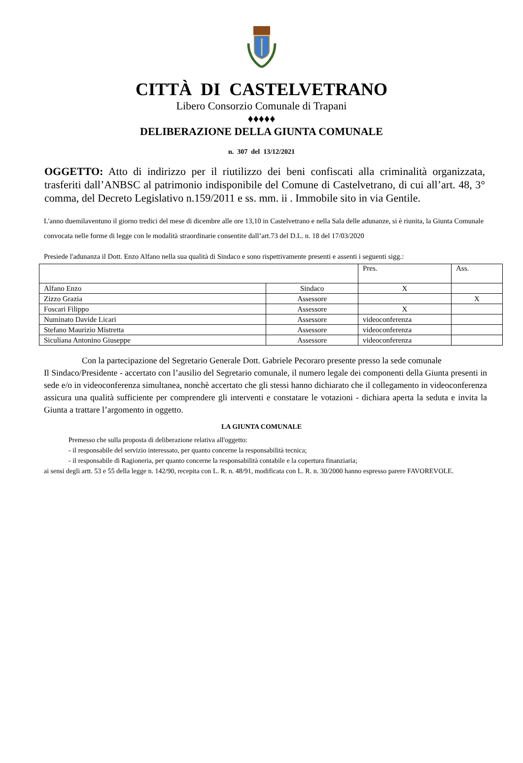CITTÀ DI CASTELVETRANO
Libero Consorzio Comunale di Trapani
♦♦♦♦♦
DELIBERAZIONE DELLA GIUNTA COMUNALE
n. 307 del 13/12/2021
OGGETTO: Atto di indirizzo per il riutilizzo dei beni confiscati alla criminalità organizzata, trasferiti dall’ANBSC al patrimonio indisponibile del Comune di Castelvetrano, di cui all’art. 48, 3° comma, del Decreto Legislativo n.159/2011 e ss. mm. ii . Immobile sito in via Gentile.
L'anno duemilaventuno il giorno tredici del mese di dicembre alle ore 13,10 in Castelvetrano e nella Sala delle adunanze, si è riunita, la Giunta Comunale convocata nelle forme di legge con le modalità straordinarie consentite dall’art.73 del D.L. n. 18 del 17/03/2020
Presiede l'adunanza il Dott. Enzo Alfano nella sua qualità di Sindaco e sono rispettivamente presenti e assenti i seguenti sigg.:
| | | Pres. | Ass. |
| Alfano Enzo | Sindaco | X | |
| Zizzo Grazia | Assessore | | X |
| Foscari Filippo | Assessore | X | |
| Numinato Davide Licari | Assessore | videoconferenza | |
| Stefano Maurizio Mistretta | Assessore | videoconferenza | |
| Siculiana Antonino Giuseppe | Assessore | videoconferenza | |
Con la partecipazione del Segretario Generale Dott. Gabriele Pecoraro presente presso la sede comunale
Il Sindaco/Presidente - accertato con l’ausilio del Segretario comunale, il numero legale dei componenti della Giunta presenti in sede e/o in videoconferenza simultanea, nonchè accertato che gli stessi hanno dichiarato che il collegamento in videoconferenza assicura una qualità sufficiente per comprendere gli interventi e constatare le votazioni - dichiara aperta la seduta e invita la Giunta a trattare l’argomento in oggetto.
LA GIUNTA COMUNALE
Premesso che sulla proposta di deliberazione relativa all'oggetto:
- il responsabile del servizio interessato, per quanto concerne la responsabilità tecnica;
- il responsabile di Ragioneria, per quanto concerne la responsabilità contabile e la copertura finanziaria;
ai sensi degli artt. 53 e 55 della legge n. 142/90, recepita con L. R. n. 48/91, modificata con L. R. n. 30/2000 hanno espresso parere FAVOREVOLE.